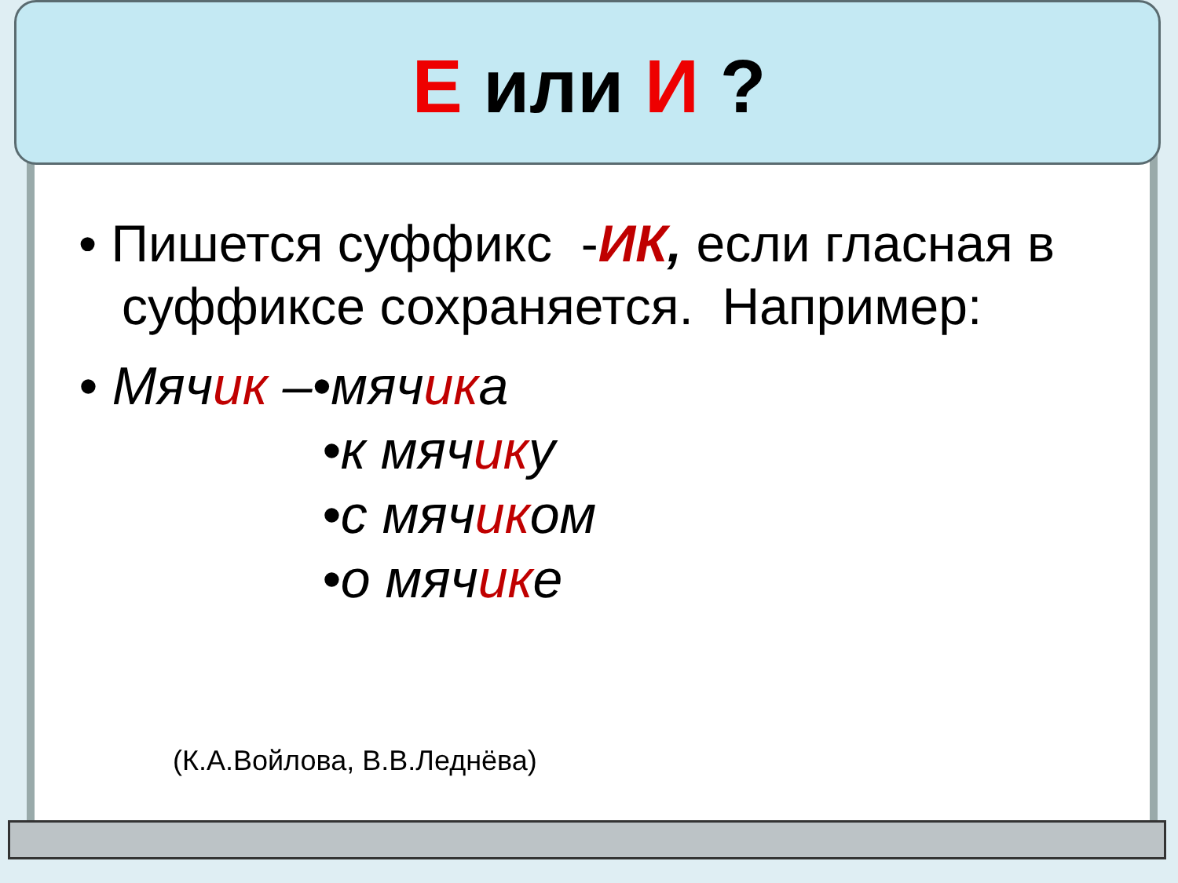Е или И ?
• Пишется суффикс -ИК, если гласная в
суффиксе сохраняется. Например:
• Мячик –•мячика
•к мячику
•с мячиком
•о мячике
(К.А.Войлова, В.В.Леднёва)